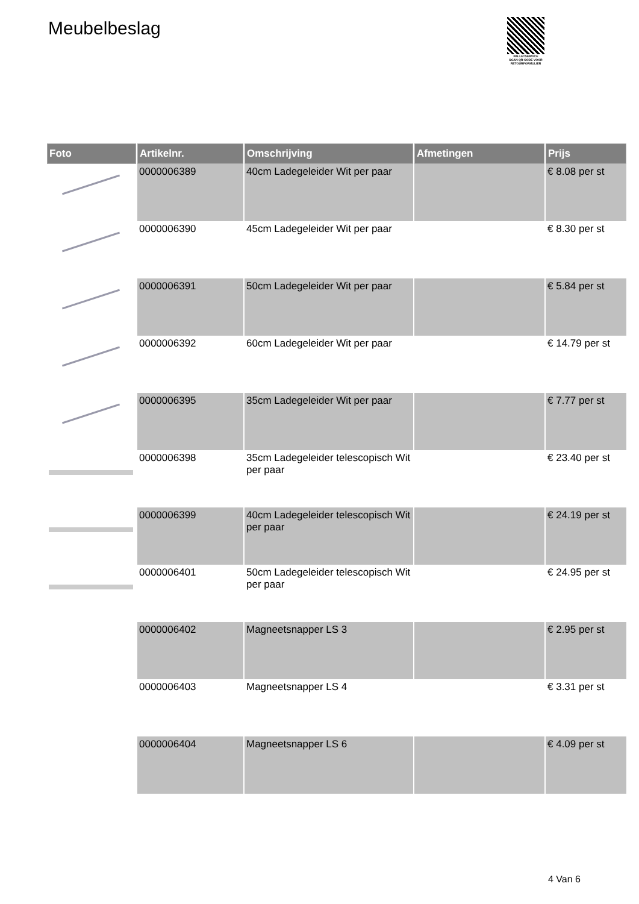Meubelbeslag
PALLETSERVICE
SCAN QR-CODE VOOR RETOURFORMULIER
| Foto | Artikelnr. | Omschrijving | Afmetingen | Prijs |
| --- | --- | --- | --- | --- |
| | 0000006389 | 40cm Ladegeleider Wit per paar | | € 8.08 per st |
| | 0000006390 | 45cm Ladegeleider Wit per paar | | € 8.30 per st |
| | 0000006391 | 50cm Ladegeleider Wit per paar | | € 5.84 per st |
| | 0000006392 | 60cm Ladegeleider Wit per paar | | € 14.79 per st |
| | 0000006395 | 35cm Ladegeleider Wit per paar | | € 7.77 per st |
| | 0000006398 | 35cm Ladegeleider telescopisch Wit per paar | | € 23.40 per st |
| | 0000006399 | 40cm Ladegeleider telescopisch Wit per paar | | € 24.19 per st |
| | 0000006401 | 50cm Ladegeleider telescopisch Wit per paar | | € 24.95 per st |
| | 0000006402 | Magneetsnapper LS 3 | | € 2.95 per st |
| | 0000006403 | Magneetsnapper LS 4 | | € 3.31 per st |
| | 0000006404 | Magneetsnapper LS 6 | | € 4.09 per st |
4 Van 6